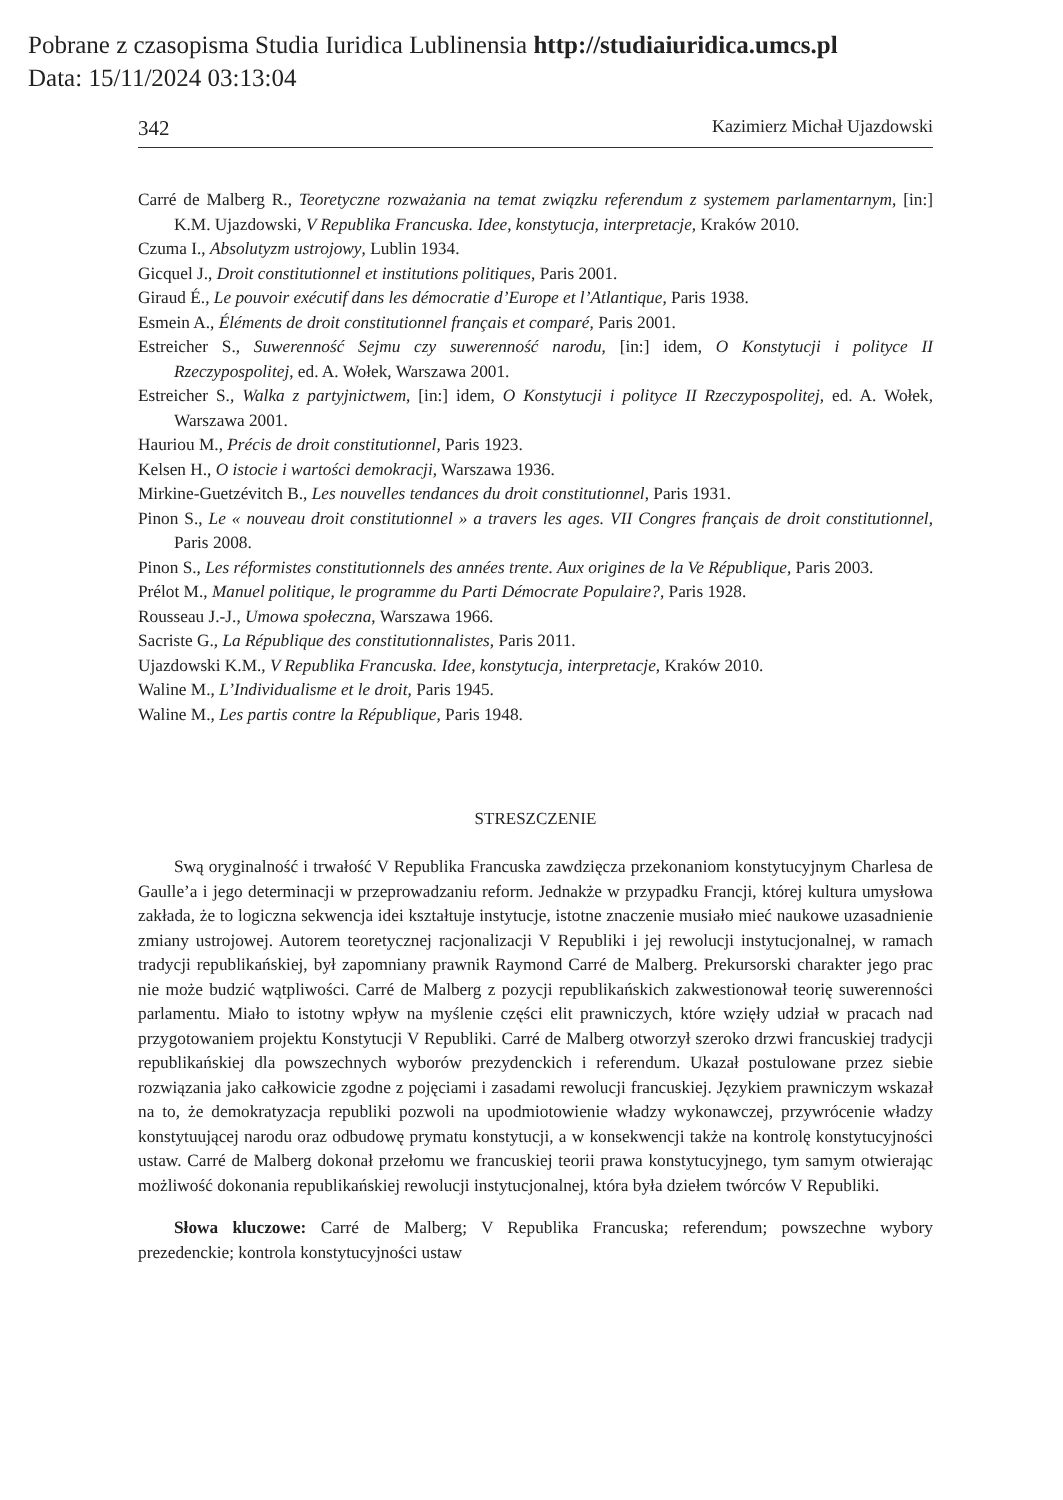Pobrane z czasopisma Studia Iuridica Lublinensia http://studiaiuridica.umcs.pl
Data: 15/11/2024 03:13:04
342 Kazimierz Michał Ujazdowski
Carré de Malberg R., Teoretyczne rozważania na temat związku referendum z systemem parlamentarnym, [in:] K.M. Ujazdowski, V Republika Francuska. Idee, konstytucja, interpretacje, Kraków 2010.
Czuma I., Absolutyzm ustrojowy, Lublin 1934.
Gicquel J., Droit constitutionnel et institutions politiques, Paris 2001.
Giraud É., Le pouvoir exécutif dans les démocratie d’Europe et l’Atlantique, Paris 1938.
Esmein A., Éléments de droit constitutionnel français et comparé, Paris 2001.
Estreicher S., Suwerenność Sejmu czy suwerenność narodu, [in:] idem, O Konstytucji i polityce II Rzeczypospolitej, ed. A. Wołek, Warszawa 2001.
Estreicher S., Walka z partyjnictwem, [in:] idem, O Konstytucji i polityce II Rzeczypospolitej, ed. A. Wołek, Warszawa 2001.
Hauriou M., Précis de droit constitutionnel, Paris 1923.
Kelsen H., O istocie i wartości demokracji, Warszawa 1936.
Mirkine-Guetzévitch B., Les nouvelles tendances du droit constitutionnel, Paris 1931.
Pinon S., Le « nouveau droit constitutionnel » a travers les ages. VII Congres français de droit constitutionnel, Paris 2008.
Pinon S., Les réformistes constitutionnels des années trente. Aux origines de la Ve République, Paris 2003.
Prélot M., Manuel politique, le programme du Parti Démocrate Populaire?, Paris 1928.
Rousseau J.-J., Umowa społeczna, Warszawa 1966.
Sacriste G., La République des constitutionnalistes, Paris 2011.
Ujazdowski K.M., V Republika Francuska. Idee, konstytucja, interpretacje, Kraków 2010.
Waline M., L’Individualisme et le droit, Paris 1945.
Waline M., Les partis contre la République, Paris 1948.
STRESZCZENIE
Swą oryginalność i trwałość V Republika Francuska zawdzięcza przekonaniom konstytucyjnym Charlesa de Gaulle’a i jego determinacji w przeprowadzaniu reform. Jednakże w przypadku Francji, której kultura umysłowa zakłada, że to logiczna sekwencja idei kształtuje instytucje, istotne znaczenie musiało mieć naukowe uzasadnienie zmiany ustrojowej. Autorem teoretycznej racjonalizacji V Republiki i jej rewolucji instytucjonalnej, w ramach tradycji republikańskiej, był zapomniany prawnik Raymond Carré de Malberg. Prekursorski charakter jego prac nie może budzić wątpliwości. Carré de Malberg z pozycji republikańskich zakwestionował teorię suwerenności parlamentu. Miało to istotny wpływ na myślenie części elit prawniczych, które wzięły udział w pracach nad przygotowaniem projektu Konstytucji V Republiki. Carré de Malberg otworzył szeroko drzwi francuskiej tradycji republikańskiej dla powszechnych wyborów prezydenckich i referendum. Ukazał postulowane przez siebie rozwiązania jako całkowicie zgodne z pojęciami i zasadami rewolucji francuskiej. Językiem prawniczym wskazał na to, że demokratyzacja republiki pozwoli na upodmiotowienie władzy wykonawczej, przywrócenie władzy konstytuującej narodu oraz odbudowę prymatu konstytucji, a w konsekwencji także na kontrolę konstytucyjności ustaw. Carré de Malberg dokonał przełomu we francuskiej teorii prawa konstytucyjnego, tym samym otwierając możliwość dokonania republikańskiej rewolucji instytucjonalnej, która była dziełem twórców V Republiki.
Słowa kluczowe: Carré de Malberg; V Republika Francuska; referendum; powszechne wybory prezedenckie; kontrola konstytucyjności ustaw